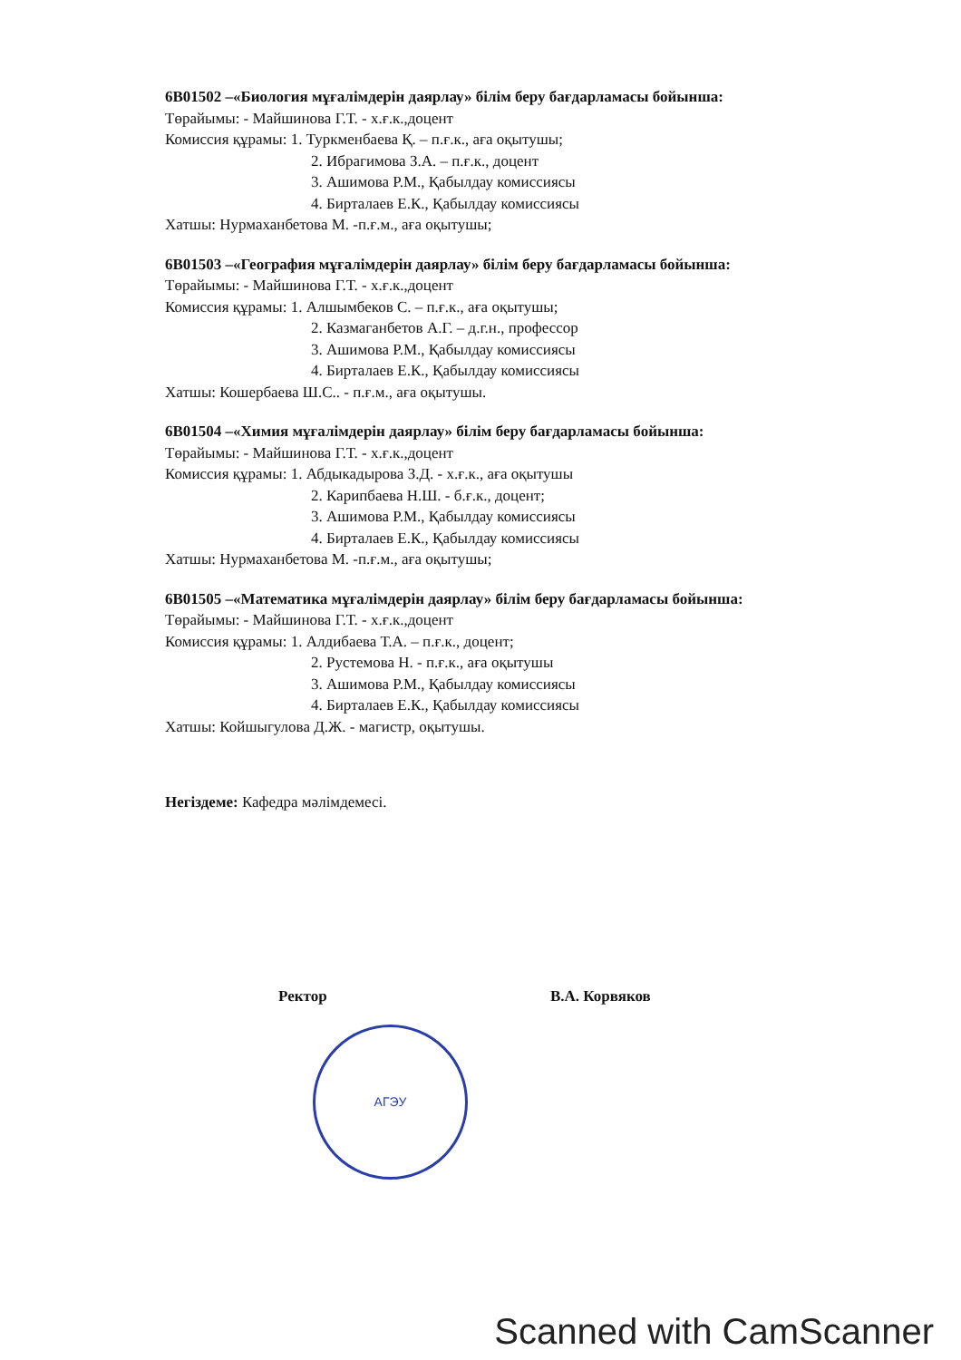6В01502 –«Биология мұғалімдерін даярлау» білім беру бағдарламасы бойынша:
Төрайымы: - Майшинова Г.Т. - х.ғ.к.,доцент
Комиссия құрамы: 1. Туркменбаева Қ. – п.ғ.к., аға оқытушы;
2. Ибрагимова З.А. – п.ғ.к., доцент
3. Ашимова Р.М., Қабылдау комиссиясы
4. Бирталаев Е.К., Қабылдау комиссиясы
Хатшы: Нурмаханбетова М. -п.ғ.м., аға оқытушы;
6В01503 –«География мұғалімдерін даярлау» білім беру бағдарламасы бойынша:
Төрайымы: - Майшинова Г.Т. - х.ғ.к.,доцент
Комиссия құрамы: 1. Алшымбеков С. – п.ғ.к., аға оқытушы;
2. Казмаганбетов А.Г. – д.г.н., профессор
3. Ашимова Р.М., Қабылдау комиссиясы
4. Бирталаев Е.К., Қабылдау комиссиясы
Хатшы: Кошербаева Ш.С.. - п.ғ.м., аға оқытушы.
6В01504 –«Химия мұғалімдерін даярлау» білім беру бағдарламасы бойынша:
Төрайымы: - Майшинова Г.Т. - х.ғ.к.,доцент
Комиссия құрамы: 1. Абдыкадырова З.Д. - х.ғ.к., аға оқытушы
2. Карипбаева Н.Ш. - б.ғ.к., доцент;
3. Ашимова Р.М., Қабылдау комиссиясы
4. Бирталаев Е.К., Қабылдау комиссиясы
Хатшы: Нурмаханбетова М. -п.ғ.м., аға оқытушы;
6В01505 –«Математика мұғалімдерін даярлау» білім беру бағдарламасы бойынша:
Төрайымы: - Майшинова Г.Т. - х.ғ.к.,доцент
Комиссия құрамы: 1. Алдибаева Т.А. – п.ғ.к., доцент;
2. Рустемова Н. - п.ғ.к., аға оқытушы
3. Ашимова Р.М., Қабылдау комиссиясы
4. Бирталаев Е.К., Қабылдау комиссиясы
Хатшы: Койшыгулова Д.Ж. - магистр, оқытушы.
Негіздеме: Кафедра мәлімдемесі.
Ректор В.А. Корвяков
АГЭУ
Scanned with CamScanner